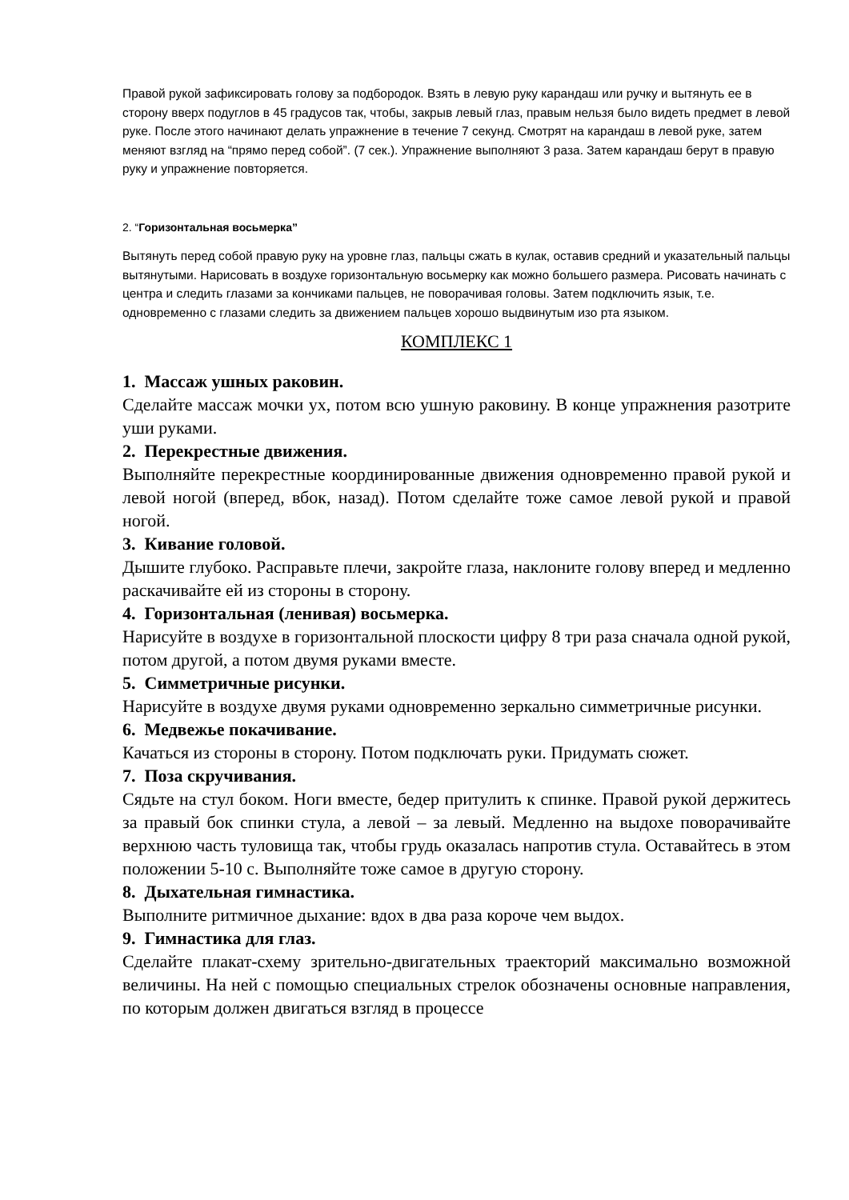Правой рукой зафиксировать голову за подбородок. Взять в левую руку карандаш или ручку и вытянуть ее в сторону вверх подуглов в 45 градусов так, чтобы, закрыв левый глаз, правым нельзя было видеть предмет в левой руке. После этого начинают делать упражнение в течение 7 секунд. Смотрят на карандаш в левой руке, затем меняют взгляд на “прямо перед собой”. (7 сек.). Упражнение выполняют 3 раза. Затем карандаш берут в правую руку и упражнение повторяется.
2. “Горизонтальная восьмерка”
Вытянуть перед собой правую руку на уровне глаз, пальцы сжать в кулак, оставив средний и указательный пальцы вытянутыми. Нарисовать в воздухе горизонтальную восьмерку как можно большего размера. Рисовать начинать с центра и следить глазами за кончиками пальцев, не поворачивая головы. Затем подключить язык, т.е. одновременно с глазами следить за движением пальцев хорошо выдвинутым изо рта языком.
КОМПЛЕКС 1
1. Массаж ушных раковин.
Сделайте массаж мочки ух, потом всю ушную раковину. В конце упражнения разотрите уши руками.
2. Перекрестные движения.
Выполняйте перекрестные координированные движения одновременно правой рукой и левой ногой (вперед, вбок, назад). Потом сделайте тоже самое левой рукой и правой ногой.
3. Кивание головой.
Дышите глубоко. Расправьте плечи, закройте глаза, наклоните голову вперед и медленно раскачивайте ей из стороны в сторону.
4. Горизонтальная (ленивая) восьмерка.
Нарисуйте в воздухе в горизонтальной плоскости цифру 8 три раза сначала одной рукой, потом другой, а потом двумя руками вместе.
5. Симметричные рисунки.
Нарисуйте в воздухе двумя руками одновременно зеркально симметричные рисунки.
6. Медвежье покачивание.
Качаться из стороны в сторону. Потом подключать руки. Придумать сюжет.
7. Поза скручивания.
Сядьте на стул боком. Ноги вместе, бедер притулить к спинке. Правой рукой держитесь за правый бок спинки стула, а левой – за левый. Медленно на выдохе поворачивайте верхнюю часть туловища так, чтобы грудь оказалась напротив стула. Оставайтесь в этом положении 5-10 с. Выполняйте тоже самое в другую сторону.
8. Дыхательная гимнастика.
Выполните ритмичное дыхание: вдох в два раза короче чем выдох.
9. Гимнастика для глаз.
Сделайте плакат-схему зрительно-двигательных траекторий максимально возможной величины. На ней с помощью специальных стрелок обозначены основные направления, по которым должен двигаться взгляд в процессе